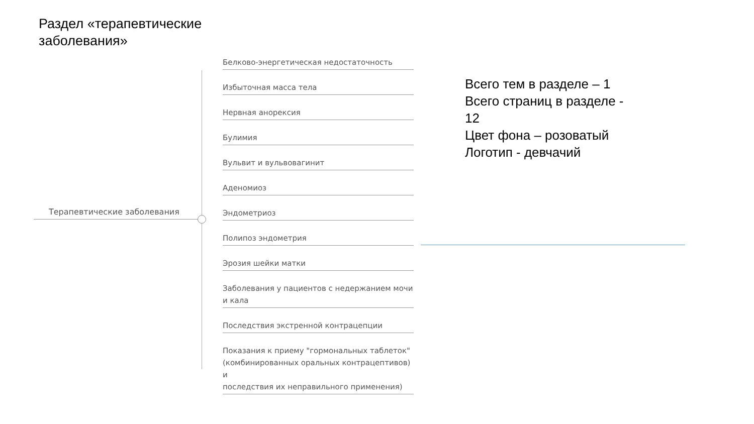Раздел «терапевтические заболевания»
Терапевтические заболевания
Белково-энергетическая недостаточность
Избыточная масса тела
Нервная анорексия
Булимия
Вульвит и вульвовагинит
Аденомиоз
Эндометриоз
Полипоз эндометрия
Эрозия шейки матки
Заболевания у пациентов с недержанием мочи и кала
Последствия экстренной контрацепции
Показания к приему "гормональных таблеток" (комбинированных оральных контрацептивов) и
последствия их неправильного применения)
Всего тем в разделе – 1
Всего страниц в разделе -
12
Цвет фона – розоватый
Логотип - девчачий